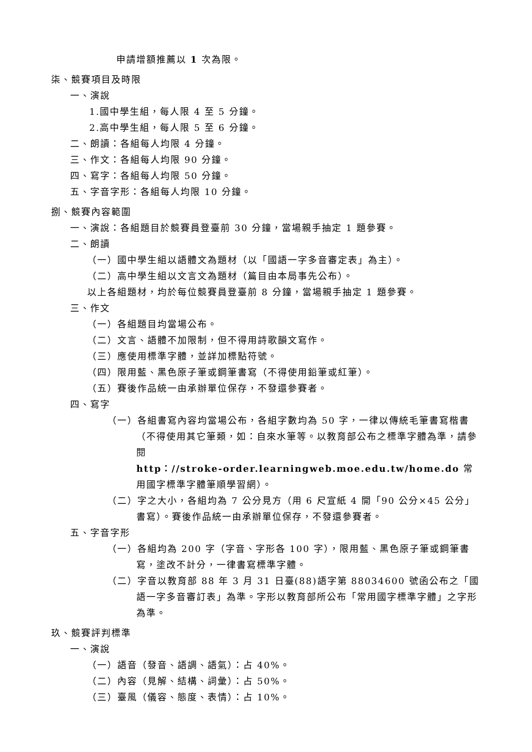申請增額推薦以 1 次為限。
柒、競賽項目及時限
一、演說
1.國中學生組，每人限 4 至 5 分鐘。
2.高中學生組，每人限 5 至 6 分鐘。
二、朗讀：各組每人均限 4 分鐘。
三、作文：各組每人均限 90 分鐘。
四、寫字：各組每人均限 50 分鐘。
五、字音字形：各組每人均限 10 分鐘。
捌、競賽內容範圍
一、演說：各組題目於競賽員登臺前 30 分鐘，當場親手抽定 1 題參賽。
二、朗讀
（一）國中學生組以語體文為題材（以「國語一字多音審定表」為主）。
（二）高中學生組以文言文為題材（篇目由本局事先公布）。
以上各組題材，均於每位競賽員登臺前 8 分鐘，當場親手抽定 1 題參賽。
三、作文
（一）各組題目均當場公布。
（二）文言、語體不加限制，但不得用詩歌韻文寫作。
（三）應使用標準字體，並詳加標點符號。
（四）限用藍、黑色原子筆或鋼筆書寫（不得使用鉛筆或紅筆）。
（五）賽後作品統一由承辦單位保存，不發還參賽者。
四、寫字
（一）各組書寫內容均當場公布，各組字數均為 50 字，一律以傳統毛筆書寫楷書（不得使用其它筆類，如：自來水筆等。以教育部公布之標準字體為準，請參閱
http：//stroke-order.learningweb.moe.edu.tw/home.do 常用國字標準字體筆順學習網）。
（二）字之大小，各組均為 7 公分見方（用 6 尺宣紙 4 開「90 公分×45 公分」書寫）。賽後作品統一由承辦單位保存，不發還參賽者。
五、字音字形
（一）各組均為 200 字（字音、字形各 100 字），限用藍、黑色原子筆或鋼筆書寫，塗改不計分，一律書寫標準字體。
（二）字音以教育部 88 年 3 月 31 日臺(88)語字第 88034600 號函公布之「國語一字多音審訂表」為準。字形以教育部所公布「常用國字標準字體」之字形為準。
玖、競賽評判標準
一、演說
（一）語音（發音、語調、語氣）：占 40%。
（二）內容（見解、結構、詞彙）：占 50%。
（三）臺風（儀容、態度、表情）：占 10%。